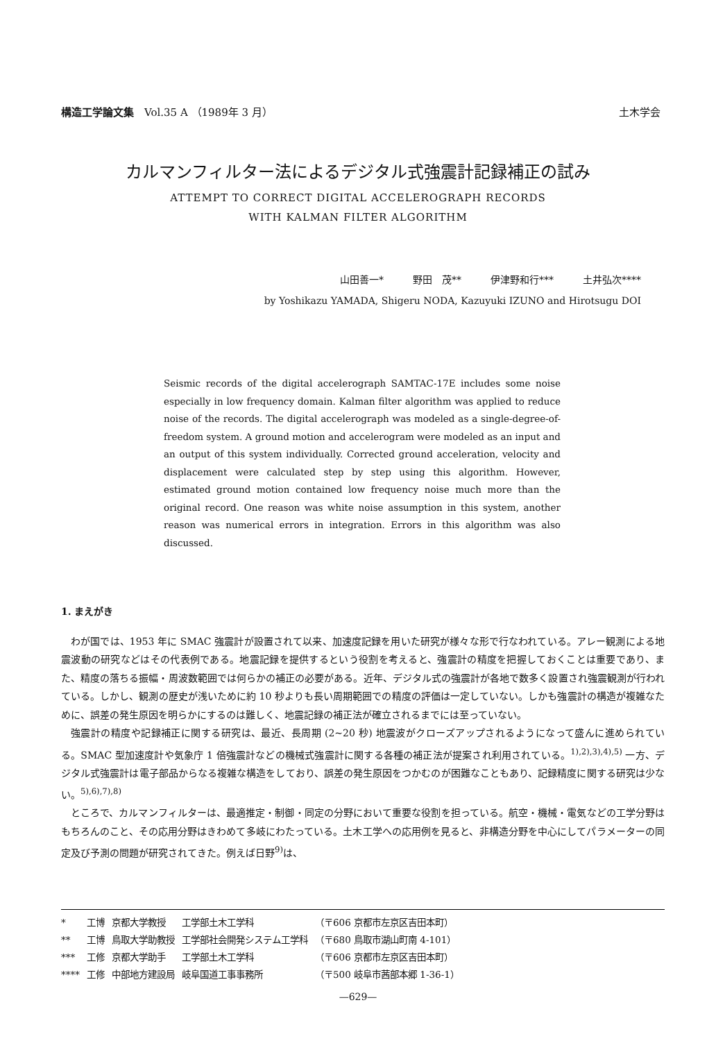構造工学論文集　Vol.35 A （1989年 3 月） 土木学会
カルマンフィルター法によるデジタル式強震計記録補正の試み
ATTEMPT TO CORRECT DIGITAL ACCELEROGRAPH RECORDS
WITH KALMAN FILTER ALGORITHM
山田善一*　　　野田　茂**　　　伊津野和行***　　　土井弘次****
by Yoshikazu YAMADA, Shigeru NODA, Kazuyuki IZUNO and Hirotsugu DOI
Seismic records of the digital accelerograph SAMTAC-17E includes some noise especially in low frequency domain. Kalman filter algorithm was applied to reduce noise of the records. The digital accelerograph was modeled as a single-degree-of-freedom system. A ground motion and accelerogram were modeled as an input and an output of this system individually. Corrected ground acceleration, velocity and displacement were calculated step by step using this algorithm. However, estimated ground motion contained low frequency noise much more than the original record. One reason was white noise assumption in this system, another reason was numerical errors in integration. Errors in this algorithm was also discussed.
1. まえがき
わが国では、1953 年に SMAC 強震計が設置されて以来、加速度記録を用いた研究が様々な形で行なわれている。アレー観測による地震波動の研究などはその代表例である。地震記録を提供するという役割を考えると、強震計の精度を把握しておくことは重要であり、また、精度の落ちる振幅・周波数範囲では何らかの補正の必要がある。近年、デジタル式の強震計が各地で数多く設置され強震観測が行われている。しかし、観測の歴史が浅いために約 10 秒よりも長い周期範囲での精度の評価は一定していない。しかも強震計の構造が複雑なために、誤差の発生原因を明らかにするのは難しく、地震記録の補正法が確立されるまでには至っていない。
強震計の精度や記録補正に関する研究は、最近、長周期 (2~20 秒) 地震波がクローズアップされるようになって盛んに進められている。SMAC 型加速度計や気象庁 1 倍強震計などの機械式強震計に関する各種の補正法が提案され利用されている。<sup>1),2),3),4),5)</sup> 一方、デジタル式強震計は電子部品からなる複雑な構造をしており、誤差の発生原因をつかむのが困難なこともあり、記録精度に関する研究は少ない。<sup>5),6),7),8)</sup>
ところで、カルマンフィルターは、最適推定・制御・同定の分野において重要な役割を担っている。航空・機械・電気などの工学分野はもちろんのこと、その応用分野はきわめて多岐にわたっている。土木工学への応用例を見ると、非構造分野を中心にしてパラメーターの同定及び予測の問題が研究されてきた。例えば日野<sup>9)</sup>は、
| * | 工博 | 京都大学教授 | 工学部土木工学科 | （〒606 京都市左京区吉田本町） |
| ** | 工博 | 鳥取大学助教授 | 工学部社会開発システム工学科 | （〒680 鳥取市湖山町南 4-101） |
| *** | 工修 | 京都大学助手 | 工学部土木工学科 | （〒606 京都市左京区吉田本町） |
| **** | 工修 | 中部地方建設局 | 岐阜国道工事事務所 | （〒500 岐阜市茜部本郷 1-36-1） |
—629—